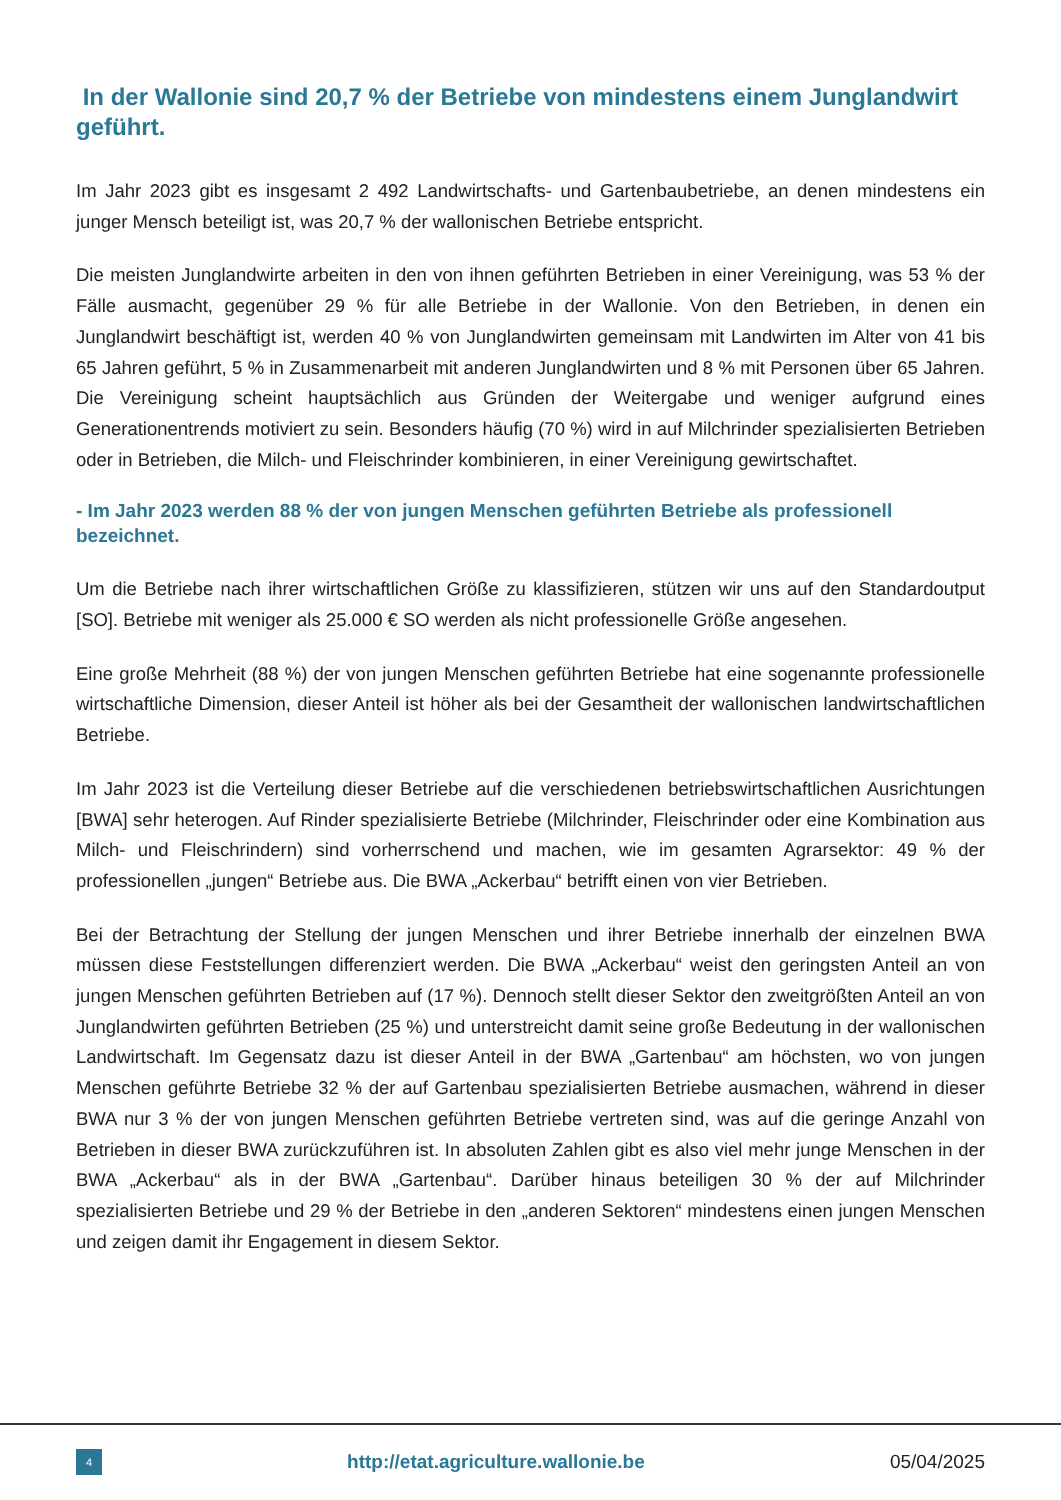In der Wallonie sind 20,7 % der Betriebe von mindestens einem Junglandwirt geführt.
Im Jahr 2023 gibt es insgesamt 2 492 Landwirtschafts- und Gartenbaubetriebe, an denen mindestens ein junger Mensch beteiligt ist, was 20,7 % der wallonischen Betriebe entspricht.
Die meisten Junglandwirte arbeiten in den von ihnen geführten Betrieben in einer Vereinigung, was 53 % der Fälle ausmacht, gegenüber 29 % für alle Betriebe in der Wallonie. Von den Betrieben, in denen ein Junglandwirt beschäftigt ist, werden 40 % von Junglandwirten gemeinsam mit Landwirten im Alter von 41 bis 65 Jahren geführt, 5 % in Zusammenarbeit mit anderen Junglandwirten und 8 % mit Personen über 65 Jahren. Die Vereinigung scheint hauptsächlich aus Gründen der Weitergabe und weniger aufgrund eines Generationentrends motiviert zu sein. Besonders häufig (70 %) wird in auf Milchrinder spezialisierten Betrieben oder in Betrieben, die Milch- und Fleischrinder kombinieren, in einer Vereinigung gewirtschaftet.
- Im Jahr 2023 werden 88 % der von jungen Menschen geführten Betriebe als professionell bezeichnet.
Um die Betriebe nach ihrer wirtschaftlichen Größe zu klassifizieren, stützen wir uns auf den Standardoutput [SO]. Betriebe mit weniger als 25.000 € SO werden als nicht professionelle Größe angesehen.
Eine große Mehrheit (88 %) der von jungen Menschen geführten Betriebe hat eine sogenannte professionelle wirtschaftliche Dimension, dieser Anteil ist höher als bei der Gesamtheit der wallonischen landwirtschaftlichen Betriebe.
Im Jahr 2023 ist die Verteilung dieser Betriebe auf die verschiedenen betriebswirtschaftlichen Ausrichtungen [BWA] sehr heterogen. Auf Rinder spezialisierte Betriebe (Milchrinder, Fleischrinder oder eine Kombination aus Milch- und Fleischrindern) sind vorherrschend und machen, wie im gesamten Agrarsektor: 49 % der professionellen „jungen“ Betriebe aus. Die BWA „Ackerbau“ betrifft einen von vier Betrieben.
Bei der Betrachtung der Stellung der jungen Menschen und ihrer Betriebe innerhalb der einzelnen BWA müssen diese Feststellungen differenziert werden. Die BWA „Ackerbau“ weist den geringsten Anteil an von jungen Menschen geführten Betrieben auf (17 %). Dennoch stellt dieser Sektor den zweitgrößten Anteil an von Junglandwirten geführten Betrieben (25 %) und unterstreicht damit seine große Bedeutung in der wallonischen Landwirtschaft. Im Gegensatz dazu ist dieser Anteil in der BWA „Gartenbau“ am höchsten, wo von jungen Menschen geführte Betriebe 32 % der auf Gartenbau spezialisierten Betriebe ausmachen, während in dieser BWA nur 3 % der von jungen Menschen geführten Betriebe vertreten sind, was auf die geringe Anzahl von Betrieben in dieser BWA zurückzuführen ist. In absoluten Zahlen gibt es also viel mehr junge Menschen in der BWA „Ackerbau“ als in der BWA „Gartenbau“. Darüber hinaus beteiligen 30 % der auf Milchrinder spezialisierten Betriebe und 29 % der Betriebe in den „anderen Sektoren“ mindestens einen jungen Menschen und zeigen damit ihr Engagement in diesem Sektor.
4
http://etat.agriculture.wallonie.be
05/04/2025